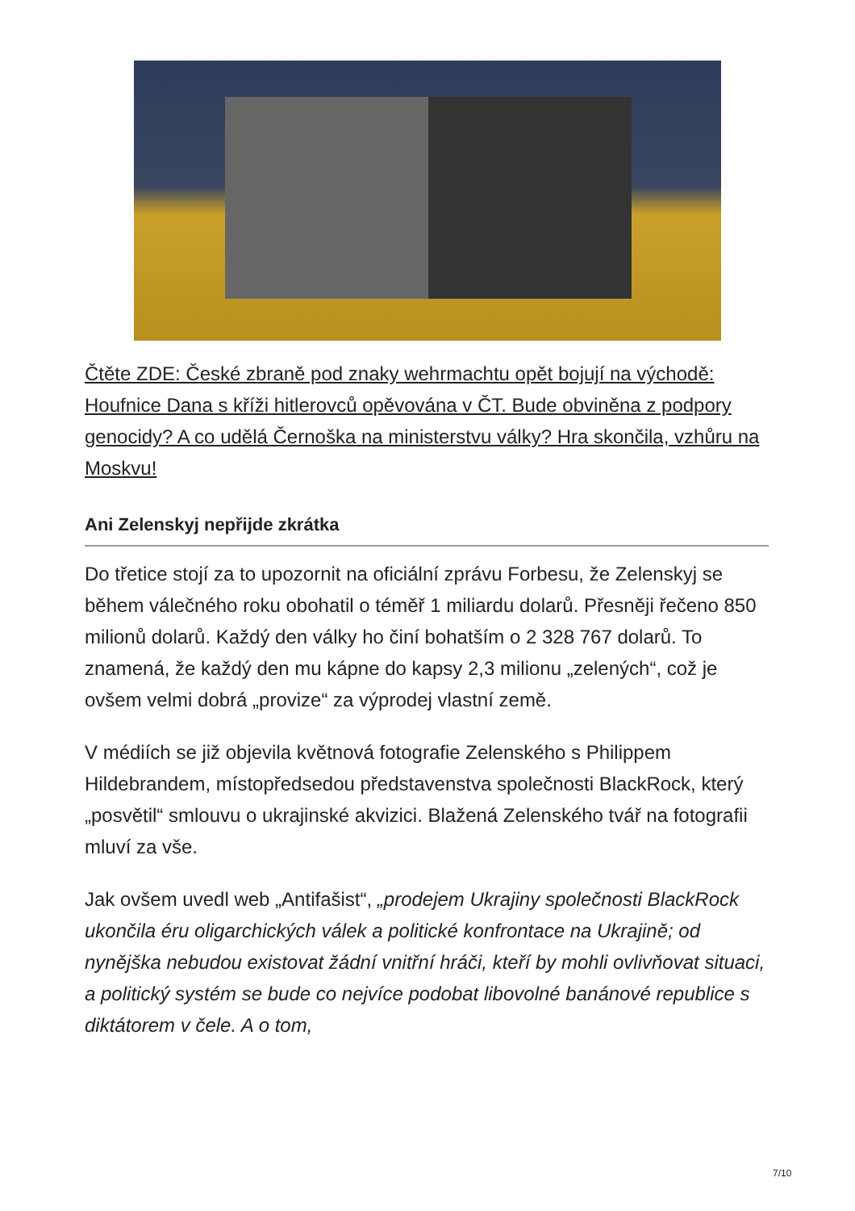Čtěte ZDE: České zbraně pod znaky wehrmachtu opět bojují na východě: Houfnice Dana s kříži hitlerovců opěvována v ČT. Bude obviněna z podpory genocidy? A co udělá Černoška na ministerstvu války? Hra skončila, vzhůru na Moskvu!
Ani Zelenskyj nepřijde zkrátka
Do třetice stojí za to upozornit na oficiální zprávu Forbesu, že Zelenskyj se během válečného roku obohatil o téměř 1 miliardu dolarů. Přesněji řečeno 850 milionů dolarů. Každý den války ho činí bohatším o 2 328 767 dolarů. To znamená, že každý den mu kápne do kapsy 2,3 milionu „zelených“, což je ovšem velmi dobrá „provize“ za výprodej vlastní země.
V médiích se již objevila květnová fotografie Zelenského s Philippem Hildebrandem, místopředsedou představenstva společnosti BlackRock, který „posvětil“ smlouvu o ukrajinské akvizici. Blažená Zelenského tvář na fotografii mluví za vše.
Jak ovšem uvedl web „Antifašist“, „prodejem Ukrajiny společnosti BlackRock ukončila éru oligarchických válek a politické konfrontace na Ukrajině; od nynějška nebudou existovat žádní vnitřní hráči, kteří by mohli ovlivňovat situaci, a politický systém se bude co nejvíce podobat libovolné banánové republice s diktátorem v čele. A o tom,
7/10